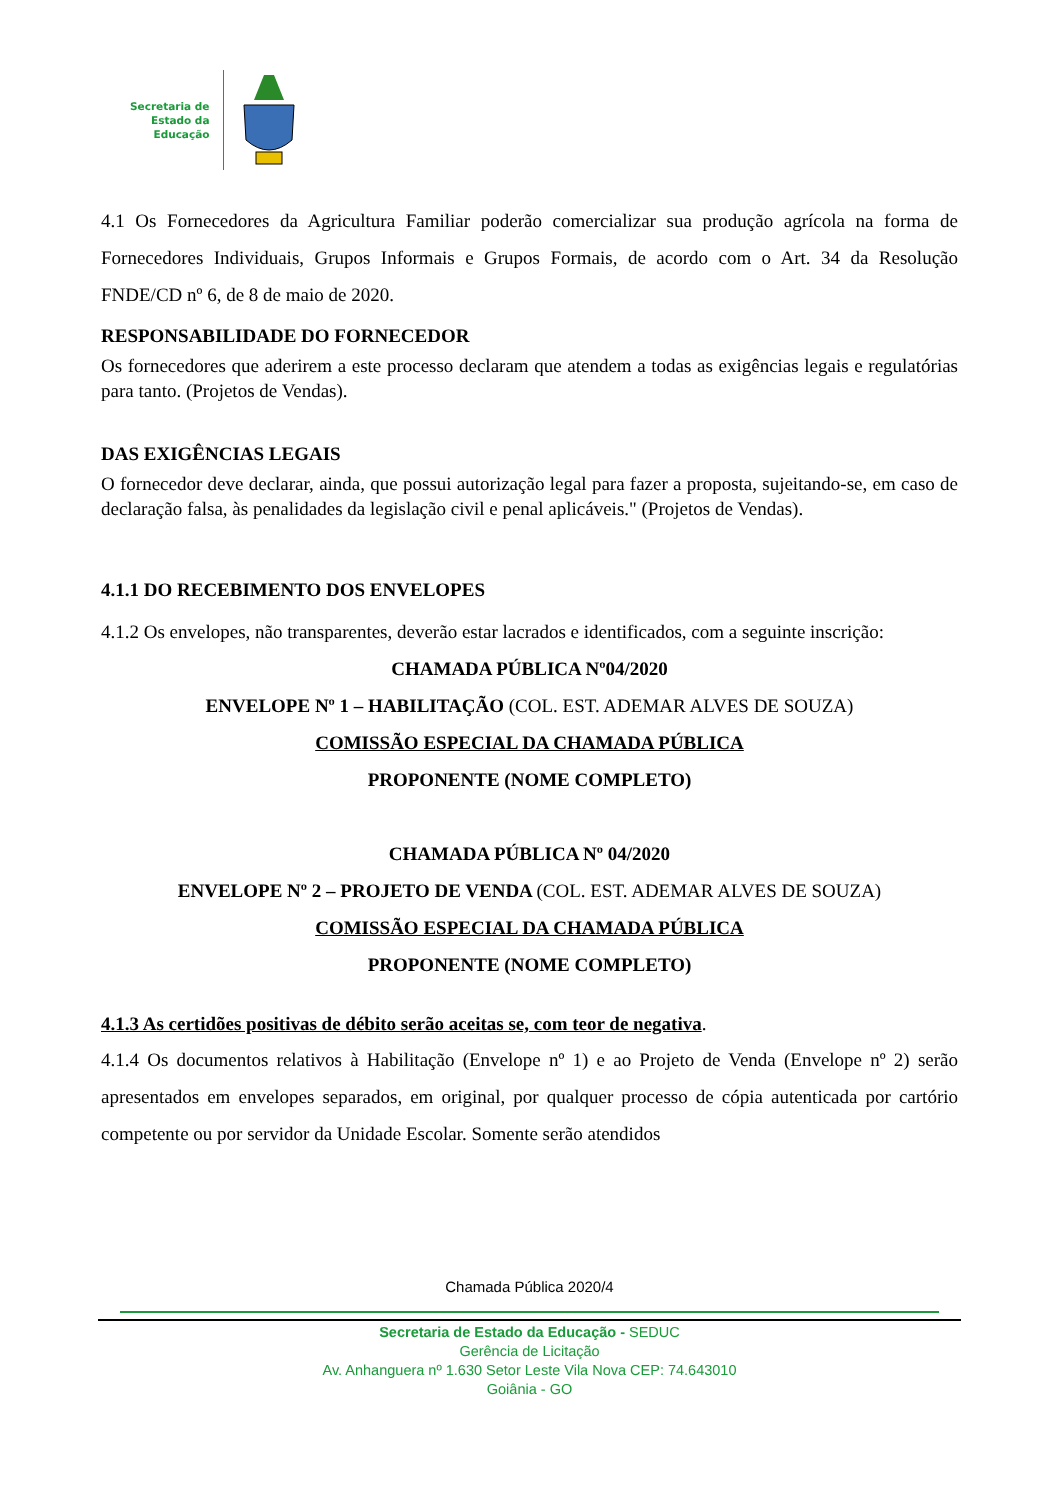Secretaria de
Estado da
Educação
4.1 Os Fornecedores da Agricultura Familiar poderão comercializar sua produção agrícola na forma de Fornecedores Individuais, Grupos Informais e Grupos Formais, de acordo com o Art. 34 da Resolução FNDE/CD nº 6, de 8 de maio de 2020.
RESPONSABILIDADE DO FORNECEDOR
Os fornecedores que aderirem a este processo declaram que atendem a todas as exigências legais e regulatórias para tanto. (Projetos de Vendas).
DAS EXIGÊNCIAS LEGAIS
O fornecedor deve declarar, ainda, que possui autorização legal para fazer a proposta, sujeitando-se, em caso de declaração falsa, às penalidades da legislação civil e penal aplicáveis." (Projetos de Vendas).
4.1.1 DO RECEBIMENTO DOS ENVELOPES
4.1.2 Os envelopes, não transparentes, deverão estar lacrados e identificados, com a seguinte inscrição:
CHAMADA PÚBLICA Nº04/2020
ENVELOPE Nº 1 – HABILITAÇÃO (COL. EST. ADEMAR ALVES DE SOUZA)
COMISSÃO ESPECIAL DA CHAMADA PÚBLICA
PROPONENTE (NOME COMPLETO)
CHAMADA PÚBLICA Nº 04/2020
ENVELOPE Nº 2 – PROJETO DE VENDA (COL. EST. ADEMAR ALVES DE SOUZA)
COMISSÃO ESPECIAL DA CHAMADA PÚBLICA
PROPONENTE (NOME COMPLETO)
4.1.3 As certidões positivas de débito serão aceitas se, com teor de negativa.
4.1.4 Os documentos relativos à Habilitação (Envelope nº 1) e ao Projeto de Venda (Envelope nº 2) serão apresentados em envelopes separados, em original, por qualquer processo de cópia autenticada por cartório competente ou por servidor da Unidade Escolar. Somente serão atendidos
Chamada Pública 2020/4
Secretaria de Estado da Educação - SEDUC
Gerência de Licitação
Av. Anhanguera nº 1.630 Setor Leste Vila Nova CEP: 74.643010
Goiânia - GO